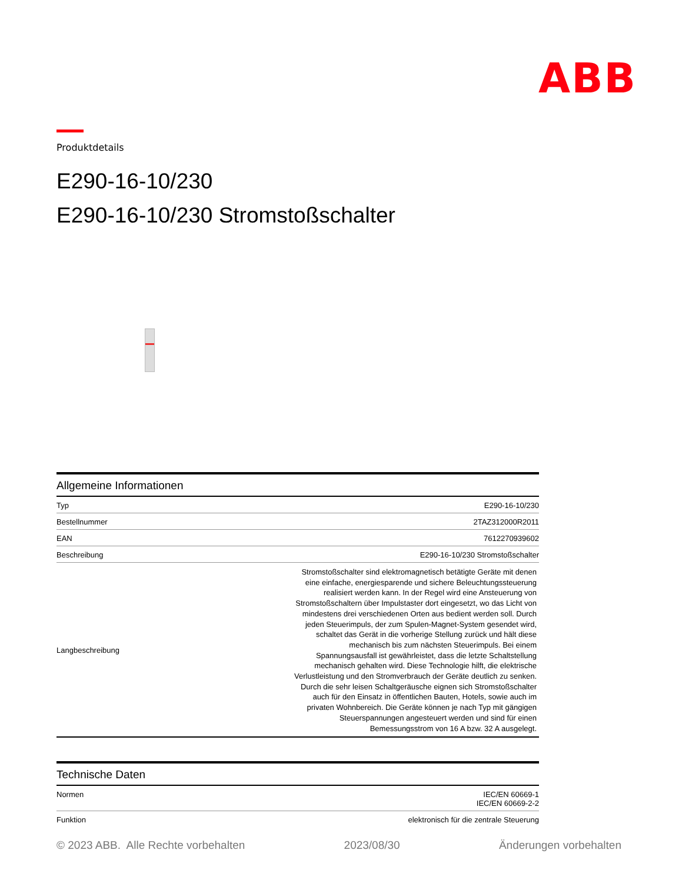ABB
Produktdetails
E290-16-10/230
E290-16-10/230 Stromstoßschalter
Allgemeine Informationen
| Typ | E290-16-10/230 |
| Bestellnummer | 2TAZ312000R2011 |
| EAN | 7612270939602 |
| Beschreibung | E290-16-10/230 Stromstoßschalter |
| Langbeschreibung | Stromstoßschalter sind elektromagnetisch betätigte Geräte mit denen eine einfache, energiesparende und sichere Beleuchtungssteuerung realisiert werden kann. In der Regel wird eine Ansteuerung von Stromstoßschaltern über Impulstaster dort eingesetzt, wo das Licht von mindestens drei verschiedenen Orten aus bedient werden soll. Durch jeden Steuerimpuls, der zum Spulen-Magnet-System gesendet wird, schaltet das Gerät in die vorherige Stellung zurück und hält diese mechanisch bis zum nächsten Steuerimpuls. Bei einem Spannungsausfall ist gewährleistet, dass die letzte Schaltstellung mechanisch gehalten wird. Diese Technologie hilft, die elektrische Verlustleistung und den Stromverbrauch der Geräte deutlich zu senken. Durch die sehr leisen Schaltgeräusche eignen sich Stromstoßschalter auch für den Einsatz in öffentlichen Bauten, Hotels, sowie auch im privaten Wohnbereich. Die Geräte können je nach Typ mit gängigen Steuerspannungen angesteuert werden und sind für einen Bemessungsstrom von 16 A bzw. 32 A ausgelegt. |
Technische Daten
| Normen | IEC/EN 60669-1 IEC/EN 60669-2-2 |
| Funktion | elektronisch für die zentrale Steuerung |
© 2023 ABB. Alle Rechte vorbehalten 2023/08/30 Änderungen vorbehalten